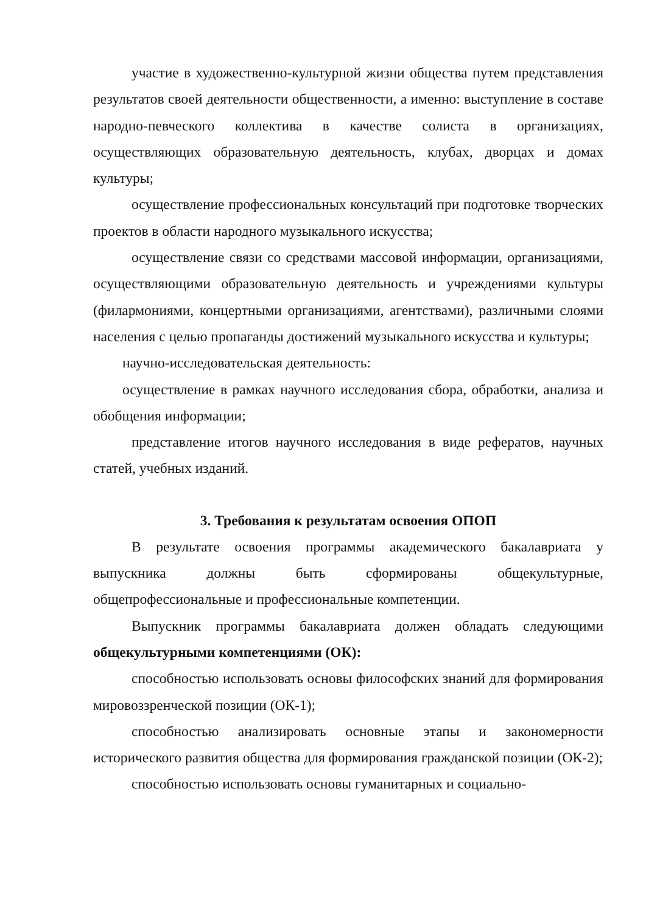участие в художественно-культурной жизни общества путем представления результатов своей деятельности общественности, а именно: выступление в составе народно-певческого коллектива в качестве солиста в организациях, осуществляющих образовательную деятельность, клубах, дворцах и домах культуры;
осуществление профессиональных консультаций при подготовке творческих проектов в области народного музыкального искусства;
осуществление связи со средствами массовой информации, организациями, осуществляющими образовательную деятельность и учреждениями культуры (филармониями, концертными организациями, агентствами), различными слоями населения с целью пропаганды достижений музыкального искусства и культуры;
научно-исследовательская деятельность:
осуществление в рамках научного исследования сбора, обработки, анализа и обобщения информации;
представление итогов научного исследования в виде рефератов, научных статей, учебных изданий.
3. Требования к результатам освоения ОПОП
В результате освоения программы академического бакалавриата у выпускника должны быть сформированы общекультурные, общепрофессиональные и профессиональные компетенции.
Выпускник программы бакалавриата должен обладать следующими общекультурными компетенциями (ОК):
способностью использовать основы философских знаний для формирования мировоззренческой позиции (ОК-1);
способностью анализировать основные этапы и закономерности исторического развития общества для формирования гражданской позиции (ОК-2);
способностью использовать основы гуманитарных и социально-